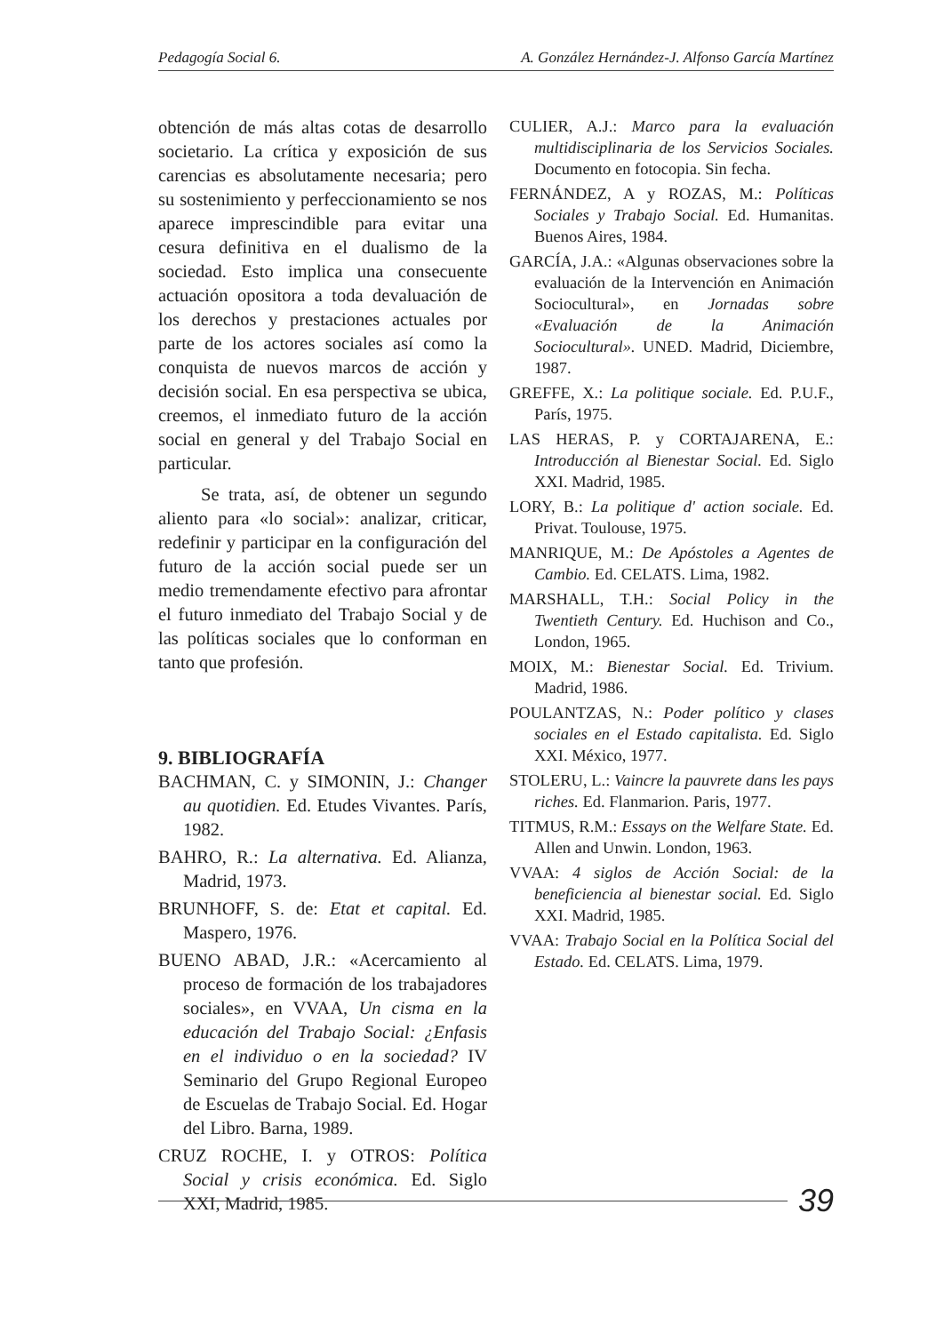Pedagogía Social 6. A. González Hernández-J. Alfonso García Martínez
obtención de más altas cotas de desarrollo societario. La crítica y exposición de sus carencias es absolutamente necesaria; pero su sostenimiento y perfeccionamiento se nos aparece imprescindible para evitar una cesura definitiva en el dualismo de la sociedad. Esto implica una consecuente actuación opositora a toda devaluación de los derechos y prestaciones actuales por parte de los actores sociales así como la conquista de nuevos marcos de acción y decisión social. En esa perspectiva se ubica, creemos, el inmediato futuro de la acción social en general y del Trabajo Social en particular.
Se trata, así, de obtener un segundo aliento para «lo social»: analizar, criticar, redefinir y participar en la configuración del futuro de la acción social puede ser un medio tremendamente efectivo para afrontar el futuro inmediato del Trabajo Social y de las políticas sociales que lo conforman en tanto que profesión.
9. BIBLIOGRAFÍA
BACHMAN, C. y SIMONIN, J.: Changer au quotidien. Ed. Etudes Vivantes. París, 1982.
BAHRO, R.: La alternativa. Ed. Alianza, Madrid, 1973.
BRUNHOFF, S. de: Etat et capital. Ed. Maspero, 1976.
BUENO ABAD, J.R.: «Acercamiento al proceso de formación de los trabajadores sociales», en VVAA, Un cisma en la educación del Trabajo Social: ¿Enfasis en el individuo o en la sociedad? IV Seminario del Grupo Regional Europeo de Escuelas de Trabajo Social. Ed. Hogar del Libro. Barna, 1989.
CRUZ ROCHE, I. y OTROS: Política Social y crisis económica. Ed. Siglo XXI, Madrid, 1985.
CULIER, A.J.: Marco para la evaluación multidisciplinaria de los Servicios Sociales. Documento en fotocopia. Sin fecha.
FERNÁNDEZ, A y ROZAS, M.: Políticas Sociales y Trabajo Social. Ed. Humanitas. Buenos Aires, 1984.
GARCÍA, J.A.: «Algunas observaciones sobre la evaluación de la Intervención en Animación Sociocultural», en Jornadas sobre «Evaluación de la Animación Sociocultural». UNED. Madrid, Diciembre, 1987.
GREFFE, X.: La politique sociale. Ed. P.U.F., París, 1975.
LAS HERAS, P. y CORTAJARENA, E.: Introducción al Bienestar Social. Ed. Siglo XXI. Madrid, 1985.
LORY, B.: La politique d' action sociale. Ed. Privat. Toulouse, 1975.
MANRIQUE, M.: De Apóstoles a Agentes de Cambio. Ed. CELATS. Lima, 1982.
MARSHALL, T.H.: Social Policy in the Twentieth Century. Ed. Huchison and Co., London, 1965.
MOIX, M.: Bienestar Social. Ed. Trivium. Madrid, 1986.
POULANTZAS, N.: Poder político y clases sociales en el Estado capitalista. Ed. Siglo XXI. México, 1977.
STOLERU, L.: Vaincre la pauvrete dans les pays riches. Ed. Flanmarion. Paris, 1977.
TITMUS, R.M.: Essays on the Welfare State. Ed. Allen and Unwin. London, 1963.
VVAA: 4 siglos de Acción Social: de la beneficiencia al bienestar social. Ed. Siglo XXI. Madrid, 1985.
VVAA: Trabajo Social en la Política Social del Estado. Ed. CELATS. Lima, 1979.
39